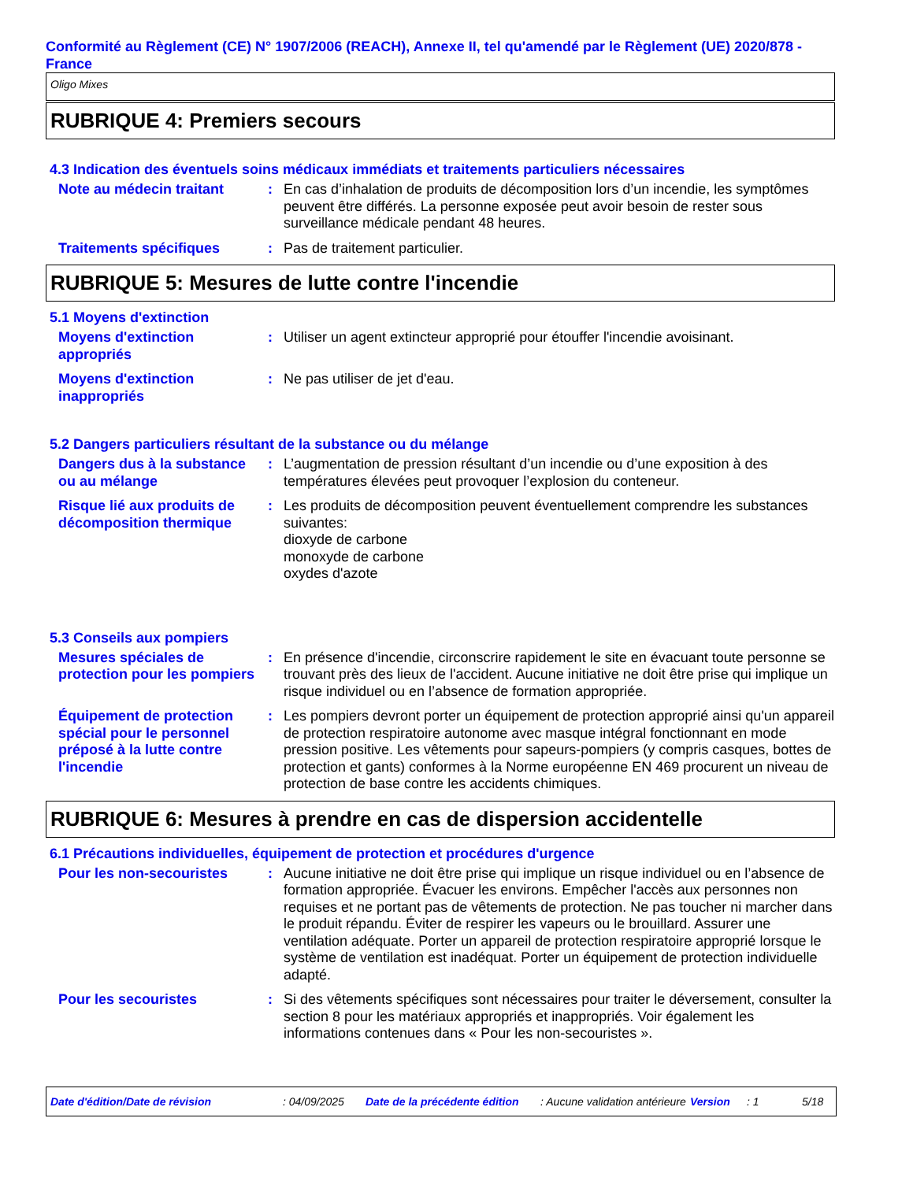Conformité au Règlement (CE) N° 1907/2006 (REACH), Annexe II, tel qu'amendé par le Règlement (UE) 2020/878 - France
Oligo Mixes
RUBRIQUE 4: Premiers secours
4.3 Indication des éventuels soins médicaux immédiats et traitements particuliers nécessaires
Note au médecin traitant
: En cas d’inhalation de produits de décomposition lors d’un incendie, les symptômes peuvent être différés. La personne exposée peut avoir besoin de rester sous surveillance médicale pendant 48 heures.
Traitements spécifiques : Pas de traitement particulier.
RUBRIQUE 5: Mesures de lutte contre l'incendie
5.1 Moyens d'extinction
Moyens d'extinction appropriés
: Utiliser un agent extincteur approprié pour étouffer l'incendie avoisinant.
Moyens d'extinction inappropriés
: Ne pas utiliser de jet d'eau.
5.2 Dangers particuliers résultant de la substance ou du mélange
Dangers dus à la substance ou au mélange
: L’augmentation de pression résultant d’un incendie ou d’une exposition à des températures élevées peut provoquer l’explosion du conteneur.
Risque lié aux produits de décomposition thermique
: Les produits de décomposition peuvent éventuellement comprendre les substances suivantes:
dioxyde de carbone
monoxyde de carbone
oxydes d'azote
5.3 Conseils aux pompiers
Mesures spéciales de protection pour les pompiers
: En présence d'incendie, circonscrire rapidement le site en évacuant toute personne se trouvant près des lieux de l'accident. Aucune initiative ne doit être prise qui implique un risque individuel ou en l’absence de formation appropriée.
Équipement de protection spécial pour le personnel préposé à la lutte contre l'incendie
: Les pompiers devront porter un équipement de protection approprié ainsi qu'un appareil de protection respiratoire autonome avec masque intégral fonctionnant en mode pression positive. Les vêtements pour sapeurs-pompiers (y compris casques, bottes de protection et gants) conformes à la Norme européenne EN 469 procurent un niveau de protection de base contre les accidents chimiques.
RUBRIQUE 6: Mesures à prendre en cas de dispersion accidentelle
6.1 Précautions individuelles, équipement de protection et procédures d'urgence
Pour les non-secouristes
: Aucune initiative ne doit être prise qui implique un risque individuel ou en l’absence de formation appropriée. Évacuer les environs. Empêcher l'accès aux personnes non requises et ne portant pas de vêtements de protection. Ne pas toucher ni marcher dans le produit répandu. Éviter de respirer les vapeurs ou le brouillard. Assurer une ventilation adéquate. Porter un appareil de protection respiratoire approprié lorsque le système de ventilation est inadéquat. Porter un équipement de protection individuelle adapté.
Pour les secouristes : Si des vêtements spécifiques sont nécessaires pour traiter le déversement, consulter la section 8 pour les matériaux appropriés et inappropriés. Voir également les informations contenues dans « Pour les non-secouristes ».
Date d'édition/Date de révision: 04/09/2025 Date de la précédente édition: Aucune validation antérieure Version: 1 5/18